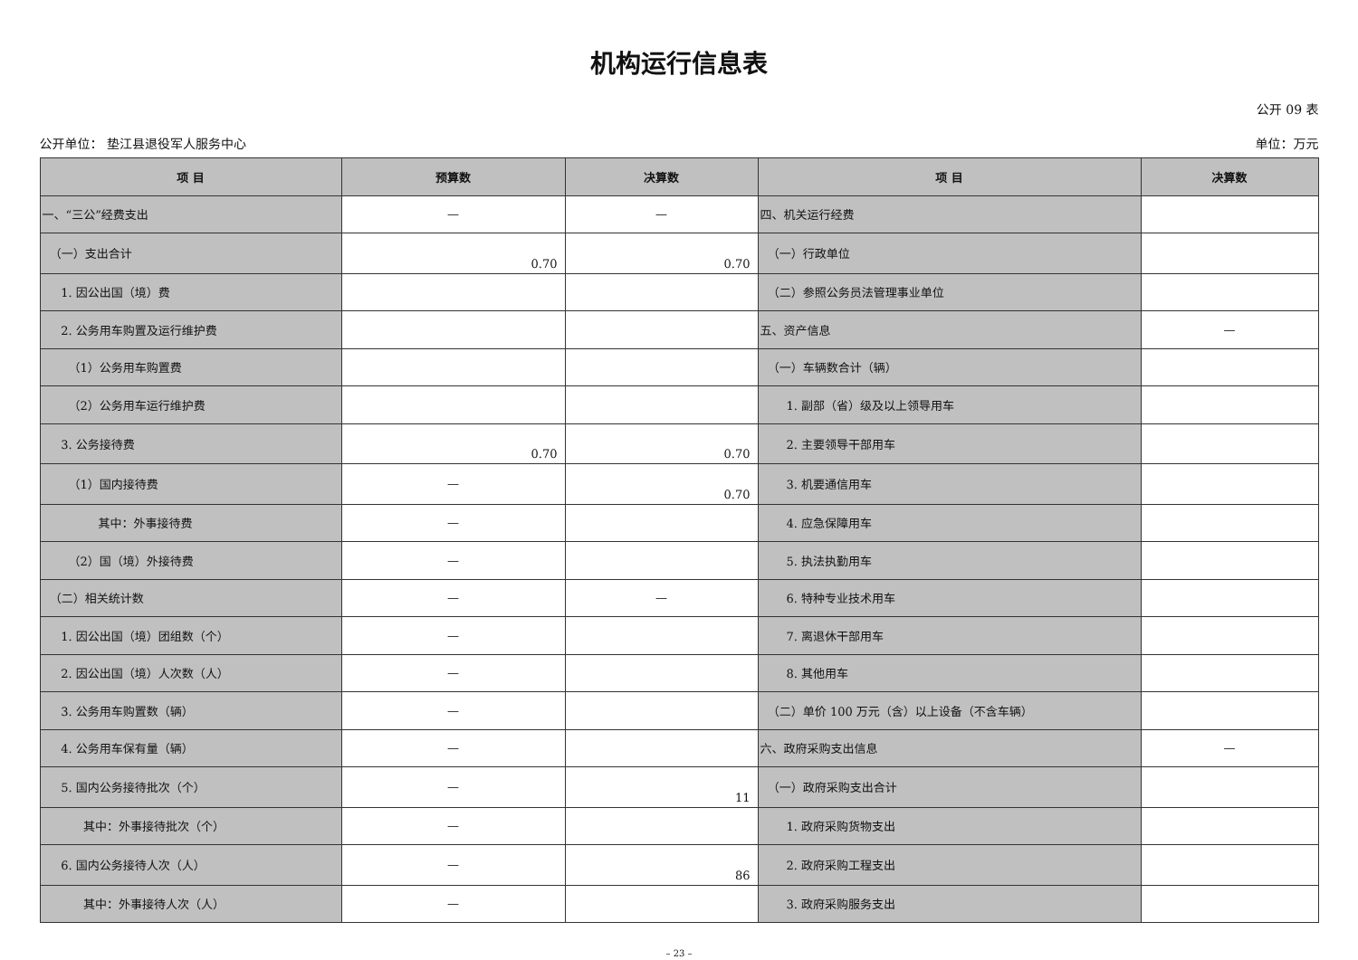机构运行信息表
公开 09 表
公开单位： 垫江县退役军人服务中心 单位：万元
| 项 目 | 预算数 | 决算数 | 项 目 | 决算数 |
| --- | --- | --- | --- | --- |
| 一、“三公”经费支出 | — | — | 四、机关运行经费 | |
| （一）支出合计 | 0.70 | 0.70 | （一）行政单位 | |
| 1. 因公出国（境）费 | | | （二）参照公务员法管理事业单位 | |
| 2. 公务用车购置及运行维护费 | | | 五、资产信息 | — |
| （1）公务用车购置费 | | | （一）车辆数合计（辆） | |
| （2）公务用车运行维护费 | | | 1. 副部（省）级及以上领导用车 | |
| 3. 公务接待费 | 0.70 | 0.70 | 2. 主要领导干部用车 | |
| （1）国内接待费 | — | 0.70 | 3. 机要通信用车 | |
| 其中：外事接待费 | — | | 4. 应急保障用车 | |
| （2）国（境）外接待费 | — | | 5. 执法执勤用车 | |
| （二）相关统计数 | — | — | 6. 特种专业技术用车 | |
| 1. 因公出国（境）团组数（个） | — | | 7. 离退休干部用车 | |
| 2. 因公出国（境）人次数（人） | — | | 8. 其他用车 | |
| 3. 公务用车购置数（辆） | — | | （二）单价 100 万元（含）以上设备（不含车辆） | |
| 4. 公务用车保有量（辆） | — | | 六、政府采购支出信息 | — |
| 5. 国内公务接待批次（个） | — | 11 | （一）政府采购支出合计 | |
| 其中：外事接待批次（个） | — | | 1. 政府采购货物支出 | |
| 6. 国内公务接待人次（人） | — | 86 | 2. 政府采购工程支出 | |
| 其中：外事接待人次（人） | — | | 3. 政府采购服务支出 | |
– 23 –